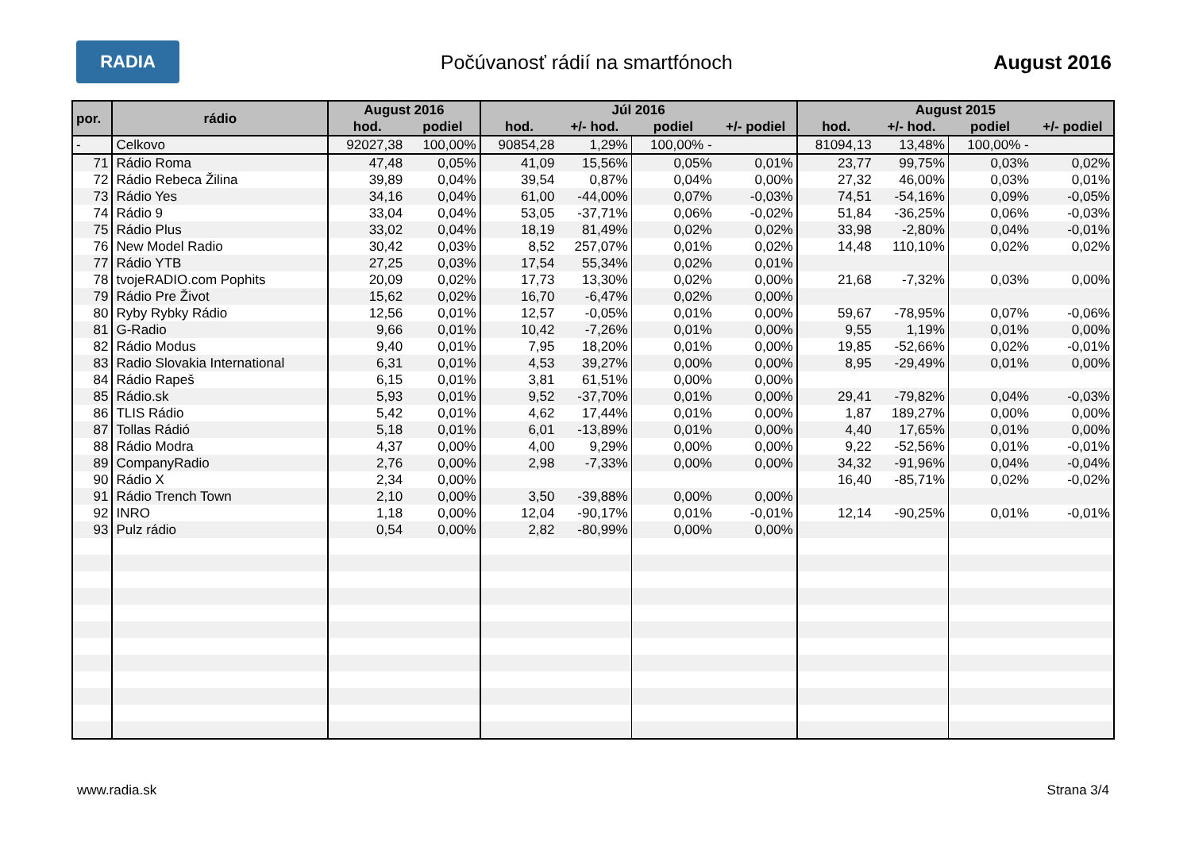RADIA
Počúvanosť rádií na smartfónoch
August 2016
| por. | rádio | August 2016 | | Júl 2016 | | | | August 2015 | | | |
| --- | --- | --- | --- | --- | --- | --- | --- | --- | --- | --- | --- |
| | | hod. | podiel | hod. | +/- hod. | podiel | +/- podiel | hod. | +/- hod. | podiel | +/- podiel |
| - | Celkovo | 92027,38 | 100,00% | 90854,28 | 1,29% | 100,00% - | | 81094,13 | 13,48% | 100,00% - | |
| 71 | Rádio Roma | 47,48 | 0,05% | 41,09 | 15,56% | 0,05% | 0,01% | 23,77 | 99,75% | 0,03% | 0,02% |
| 72 | Rádio Rebeca Žilina | 39,89 | 0,04% | 39,54 | 0,87% | 0,04% | 0,00% | 27,32 | 46,00% | 0,03% | 0,01% |
| 73 | Rádio Yes | 34,16 | 0,04% | 61,00 | -44,00% | 0,07% | -0,03% | 74,51 | -54,16% | 0,09% | -0,05% |
| 74 | Rádio 9 | 33,04 | 0,04% | 53,05 | -37,71% | 0,06% | -0,02% | 51,84 | -36,25% | 0,06% | -0,03% |
| 75 | Rádio Plus | 33,02 | 0,04% | 18,19 | 81,49% | 0,02% | 0,02% | 33,98 | -2,80% | 0,04% | -0,01% |
| 76 | New Model Radio | 30,42 | 0,03% | 8,52 | 257,07% | 0,01% | 0,02% | 14,48 | 110,10% | 0,02% | 0,02% |
| 77 | Rádio YTB | 27,25 | 0,03% | 17,54 | 55,34% | 0,02% | 0,01% | | | | |
| 78 | tvojeRADIO.com Pophits | 20,09 | 0,02% | 17,73 | 13,30% | 0,02% | 0,00% | 21,68 | -7,32% | 0,03% | 0,00% |
| 79 | Rádio Pre Život | 15,62 | 0,02% | 16,70 | -6,47% | 0,02% | 0,00% | | | | |
| 80 | Ryby Rybky Rádio | 12,56 | 0,01% | 12,57 | -0,05% | 0,01% | 0,00% | 59,67 | -78,95% | 0,07% | -0,06% |
| 81 | G-Radio | 9,66 | 0,01% | 10,42 | -7,26% | 0,01% | 0,00% | 9,55 | 1,19% | 0,01% | 0,00% |
| 82 | Rádio Modus | 9,40 | 0,01% | 7,95 | 18,20% | 0,01% | 0,00% | 19,85 | -52,66% | 0,02% | -0,01% |
| 83 | Radio Slovakia International | 6,31 | 0,01% | 4,53 | 39,27% | 0,00% | 0,00% | 8,95 | -29,49% | 0,01% | 0,00% |
| 84 | Rádio Rapeš | 6,15 | 0,01% | 3,81 | 61,51% | 0,00% | 0,00% | | | | |
| 85 | Rádio.sk | 5,93 | 0,01% | 9,52 | -37,70% | 0,01% | 0,00% | 29,41 | -79,82% | 0,04% | -0,03% |
| 86 | TLIS Rádio | 5,42 | 0,01% | 4,62 | 17,44% | 0,01% | 0,00% | 1,87 | 189,27% | 0,00% | 0,00% |
| 87 | Tollas Rádió | 5,18 | 0,01% | 6,01 | -13,89% | 0,01% | 0,00% | 4,40 | 17,65% | 0,01% | 0,00% |
| 88 | Rádio Modra | 4,37 | 0,00% | 4,00 | 9,29% | 0,00% | 0,00% | 9,22 | -52,56% | 0,01% | -0,01% |
| 89 | CompanyRadio | 2,76 | 0,00% | 2,98 | -7,33% | 0,00% | 0,00% | 34,32 | -91,96% | 0,04% | -0,04% |
| 90 | Rádio X | 2,34 | 0,00% | | | | | 16,40 | -85,71% | 0,02% | -0,02% |
| 91 | Rádio Trench Town | 2,10 | 0,00% | 3,50 | -39,88% | 0,00% | 0,00% | | | | |
| 92 | INRO | 1,18 | 0,00% | 12,04 | -90,17% | 0,01% | -0,01% | 12,14 | -90,25% | 0,01% | -0,01% |
| 93 | Pulz rádio | 0,54 | 0,00% | 2,82 | -80,99% | 0,00% | 0,00% | | | | |
www.radia.sk Strana 3/4